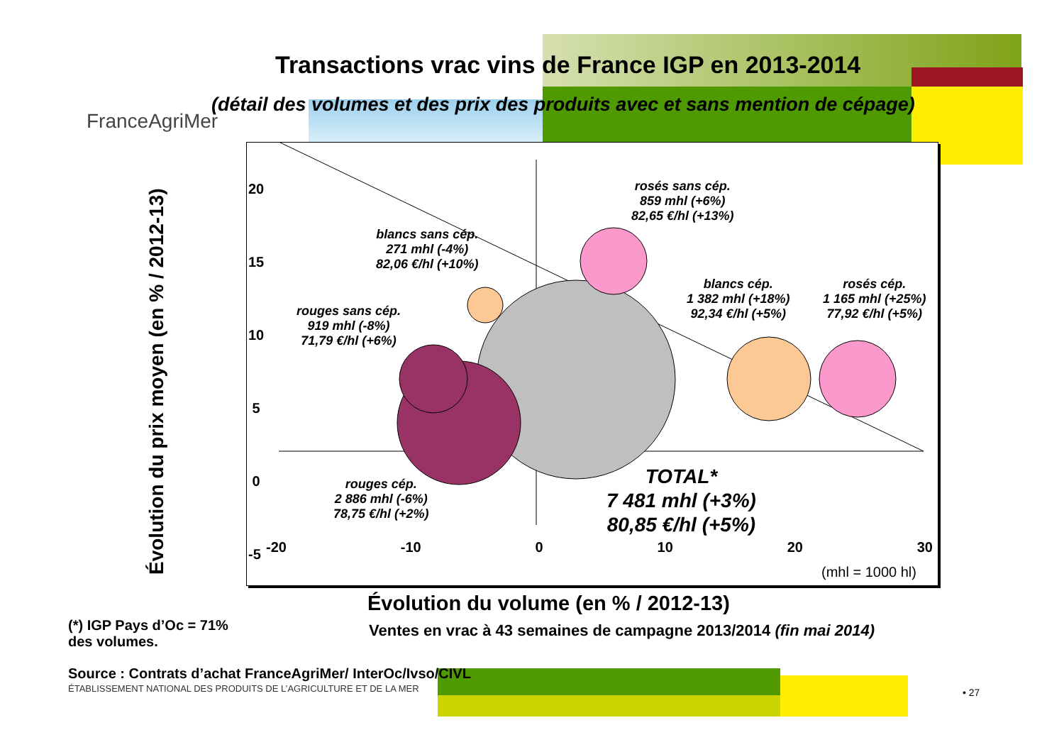Transactions vrac vins de France IGP en 2013-2014
(détail des volumes et des prix des produits avec et sans mention de cépage)
FranceAgriMer
20
15
10
5
0
-5
-20 -10 0 10 20 30
(mhl = 1000 hl)
blancs sans cép.
271 mhl (-4%)
82,06 €/hl (+10%)
rouges sans cép.
919 mhl (-8%)
71,79 €/hl (+6%)
rosés sans cép.
859 mhl (+6%)
82,65 €/hl (+13%)
blancs cép.
1 382 mhl (+18%)
92,34 €/hl (+5%)
rosés cép.
1 165 mhl (+25%)
77,92 €/hl (+5%)
rouges cép.
2 886 mhl (-6%)
78,75 €/hl (+2%)
TOTAL*
7 481 mhl (+3%)
80,85 €/hl (+5%)
Évolution du prix moyen (en % / 2012-13)
Évolution du volume (en % / 2012-13)
(*) IGP Pays d’Oc = 71%
des volumes.
Ventes en vrac à 43 semaines de campagne 2013/2014 (fin mai 2014)
Source : Contrats d’achat FranceAgriMer/ InterOc/Ivso/CIVL
ÉTABLISSEMENT NATIONAL DES PRODUITS DE L’AGRICULTURE ET DE LA MER
• 27